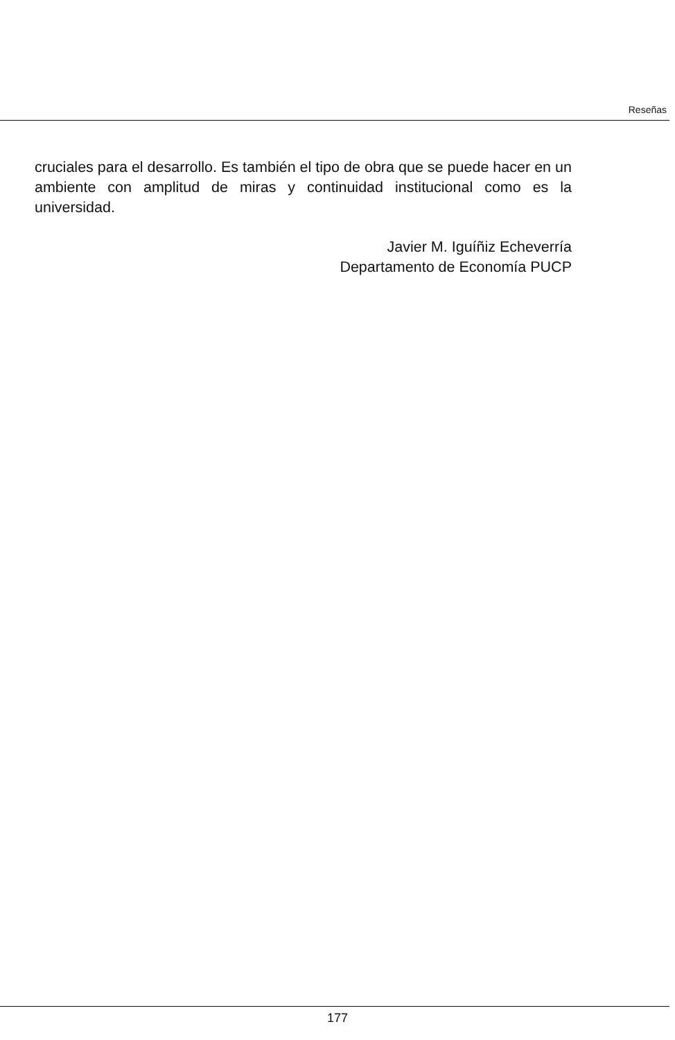Reseñas
cruciales para el desarrollo. Es también el tipo de obra que se puede hacer en un ambiente con amplitud de miras y continuidad institucional como es la universidad.
Javier M. Iguíñiz Echeverría
Departamento de Economía PUCP
177